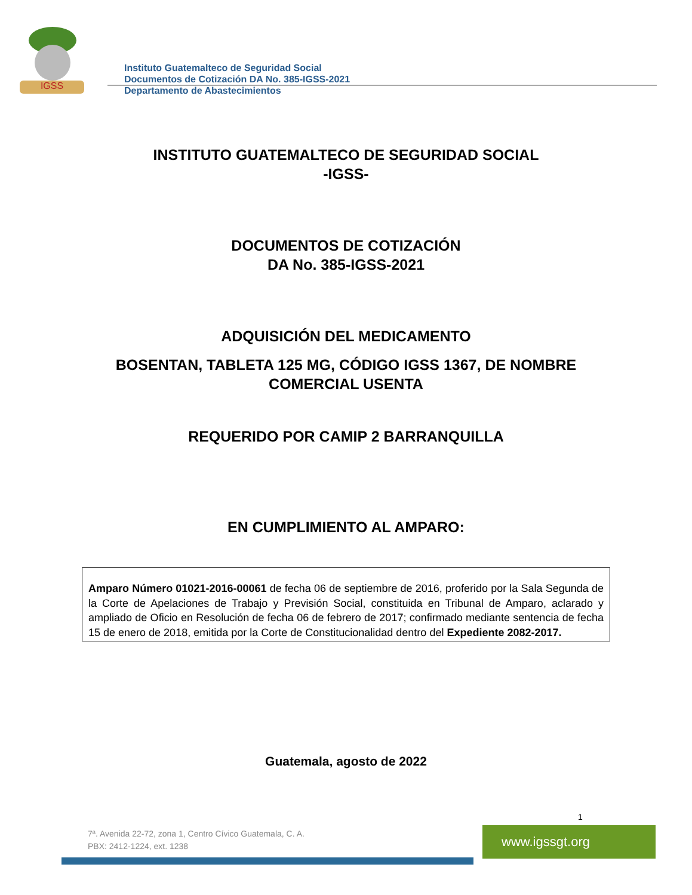IGSS
Instituto Guatemalteco de Seguridad Social
Documentos de Cotización DA No. 385-IGSS-2021
Departamento de Abastecimientos
INSTITUTO GUATEMALTECO DE SEGURIDAD SOCIAL
-IGSS-
DOCUMENTOS DE COTIZACIÓN
DA No. 385-IGSS-2021
ADQUISICIÓN DEL MEDICAMENTO
BOSENTAN, TABLETA 125 MG, CÓDIGO IGSS 1367, DE NOMBRE
COMERCIAL USENTA
REQUERIDO POR CAMIP 2 BARRANQUILLA
EN CUMPLIMIENTO AL AMPARO:
Amparo Número 01021-2016-00061 de fecha 06 de septiembre de 2016, proferido por la Sala Segunda de la Corte de Apelaciones de Trabajo y Previsión Social, constituida en Tribunal de Amparo, aclarado y ampliado de Oficio en Resolución de fecha 06 de febrero de 2017; confirmado mediante sentencia de fecha 15 de enero de 2018, emitida por la Corte de Constitucionalidad dentro del Expediente 2082-2017.
Guatemala, agosto de 2022
1
7ª. Avenida 22-72, zona 1, Centro Cívico Guatemala, C. A.
PBX: 2412-1224, ext. 1238
www.igssgt.org